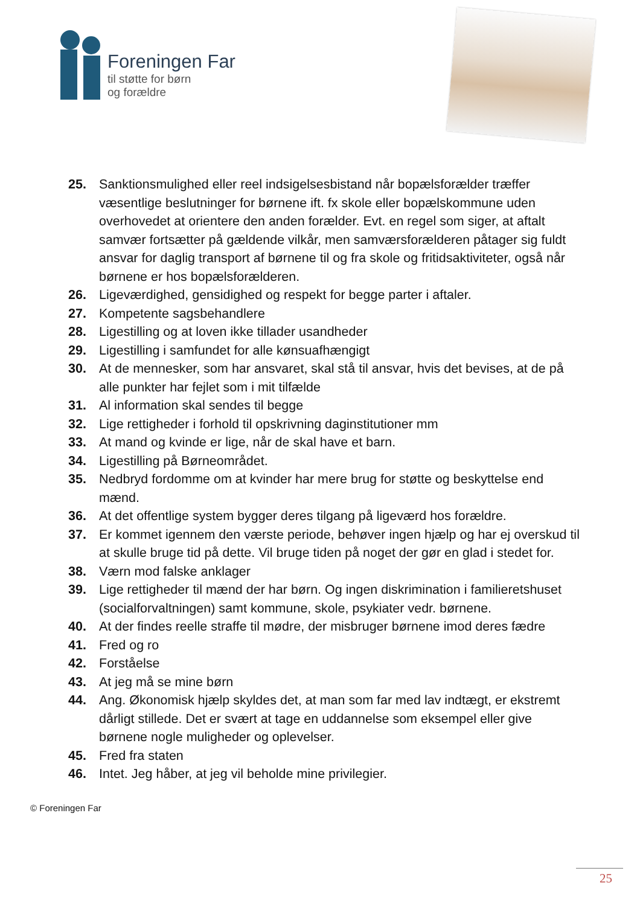Foreningen Far
til støtte for børn
og forældre
25. Sanktionsmulighed eller reel indsigelsesbistand når bopælsforælder træffer væsentlige beslutninger for børnene ift. fx skole eller bopælskommune uden overhovedet at orientere den anden forælder. Evt. en regel som siger, at aftalt samvær fortsætter på gældende vilkår, men samværsforælderen påtager sig fuldt ansvar for daglig transport af børnene til og fra skole og fritidsaktiviteter, også når børnene er hos bopælsforælderen.
26. Ligeværdighed, gensidighed og respekt for begge parter i aftaler.
27. Kompetente sagsbehandlere
28. Ligestilling og at loven ikke tillader usandheder
29. Ligestilling i samfundet for alle kønsuafhængigt
30. At de mennesker, som har ansvaret, skal stå til ansvar, hvis det bevises, at de på alle punkter har fejlet som i mit tilfælde
31. Al information skal sendes til begge
32. Lige rettigheder i forhold til opskrivning daginstitutioner mm
33. At mand og kvinde er lige, når de skal have et barn.
34. Ligestilling på Børneområdet.
35. Nedbryd fordomme om at kvinder har mere brug for støtte og beskyttelse end mænd.
36. At det offentlige system bygger deres tilgang på ligeværd hos forældre.
37. Er kommet igennem den værste periode, behøver ingen hjælp og har ej overskud til at skulle bruge tid på dette. Vil bruge tiden på noget der gør en glad i stedet for.
38. Værn mod falske anklager
39. Lige rettigheder til mænd der har børn. Og ingen diskrimination i familieretshuset (socialforvaltningen) samt kommune, skole, psykiater vedr. børnene.
40. At der findes reelle straffe til mødre, der misbruger børnene imod deres fædre
41. Fred og ro
42. Forståelse
43. At jeg må se mine børn
44. Ang. Økonomisk hjælp skyldes det, at man som far med lav indtægt, er ekstremt dårligt stillede. Det er svært at tage en uddannelse som eksempel eller give børnene nogle muligheder og oplevelser.
45. Fred fra staten
46. Intet. Jeg håber, at jeg vil beholde mine privilegier.
© Foreningen Far
25